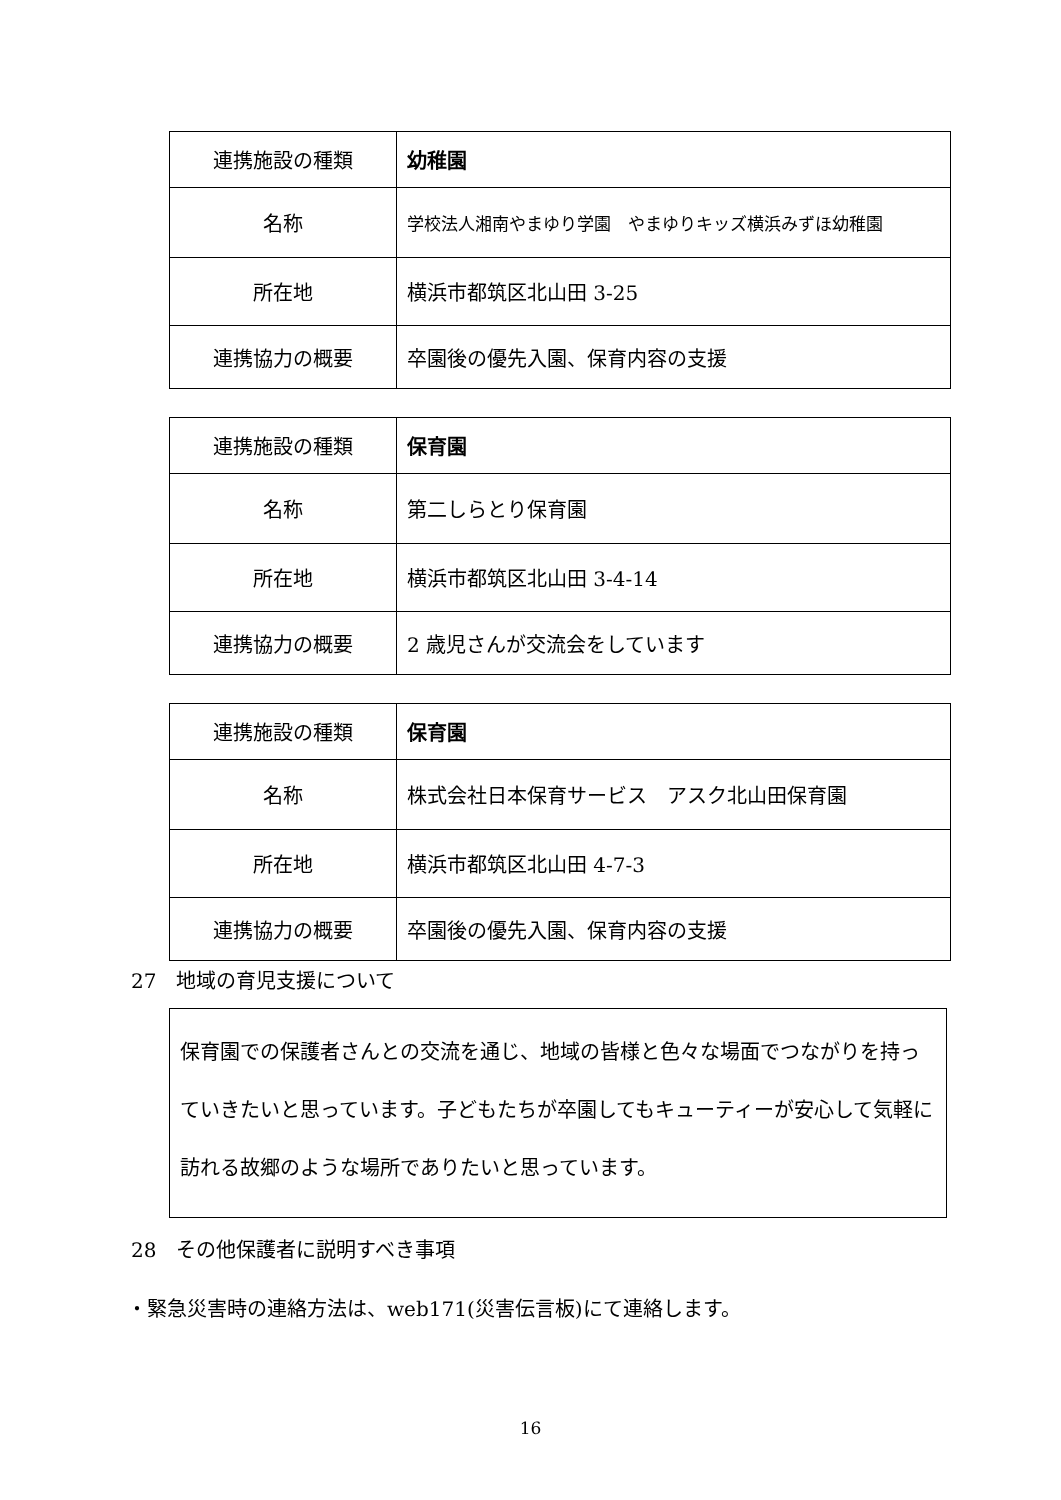| 連携施設の種類 | 幼稚園 |
| 名称 | 学校法人湘南やまゆり学園 やまゆりキッズ横浜みずほ幼稚園 |
| 所在地 | 横浜市都筑区北山田 3-25 |
| 連携協力の概要 | 卒園後の優先入園、保育内容の支援 |
| 連携施設の種類 | 保育園 |
| 名称 | 第二しらとり保育園 |
| 所在地 | 横浜市都筑区北山田 3-4-14 |
| 連携協力の概要 | 2 歳児さんが交流会をしています |
| 連携施設の種類 | 保育園 |
| 名称 | 株式会社日本保育サービス アスク北山田保育園 |
| 所在地 | 横浜市都筑区北山田 4-7-3 |
| 連携協力の概要 | 卒園後の優先入園、保育内容の支援 |
27　地域の育児支援について
保育園での保護者さんとの交流を通じ、地域の皆様と色々な場面でつながりを持っていきたいと思っています。子どもたちが卒園してもキューティーが安心して気軽に訪れる故郷のような場所でありたいと思っています。
28　その他保護者に説明すべき事項
・緊急災害時の連絡方法は、web171(災害伝言板)にて連絡します。
16